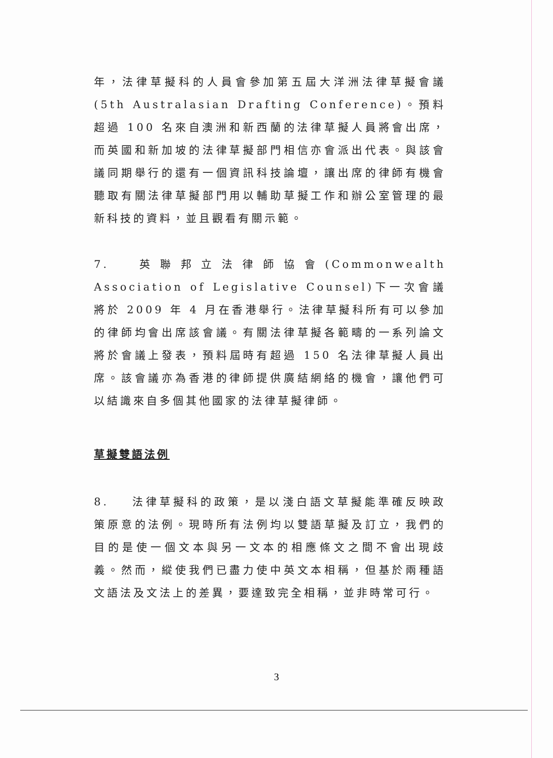年，法律草擬科的人員會參加第五屆大洋洲法律草擬會議(5th Australasian Drafting Conference)。預料超過 100 名來自澳洲和新西蘭的法律草擬人員將會出席，而英國和新加坡的法律草擬部門相信亦會派出代表。與該會議同期舉行的還有一個資訊科技論壇，讓出席的律師有機會聽取有關法律草擬部門用以輔助草擬工作和辦公室管理的最新科技的資料，並且觀看有關示範。
7. 英聯邦立法律師協會(Commonwealth Association of Legislative Counsel)下一次會議將於 2009 年 4 月在香港舉行。法律草擬科所有可以參加的律師均會出席該會議。有關法律草擬各範疇的一系列論文將於會議上發表，預料屆時有超過 150 名法律草擬人員出席。該會議亦為香港的律師提供廣結網絡的機會，讓他們可以結識來自多個其他國家的法律草擬律師。
草擬雙語法例
8. 法律草擬科的政策，是以淺白語文草擬能準確反映政策原意的法例。現時所有法例均以雙語草擬及訂立，我們的目的是使一個文本與另一文本的相應條文之間不會出現歧義。然而，縱使我們已盡力使中英文本相稱，但基於兩種語文語法及文法上的差異，要達致完全相稱，並非時常可行。
3